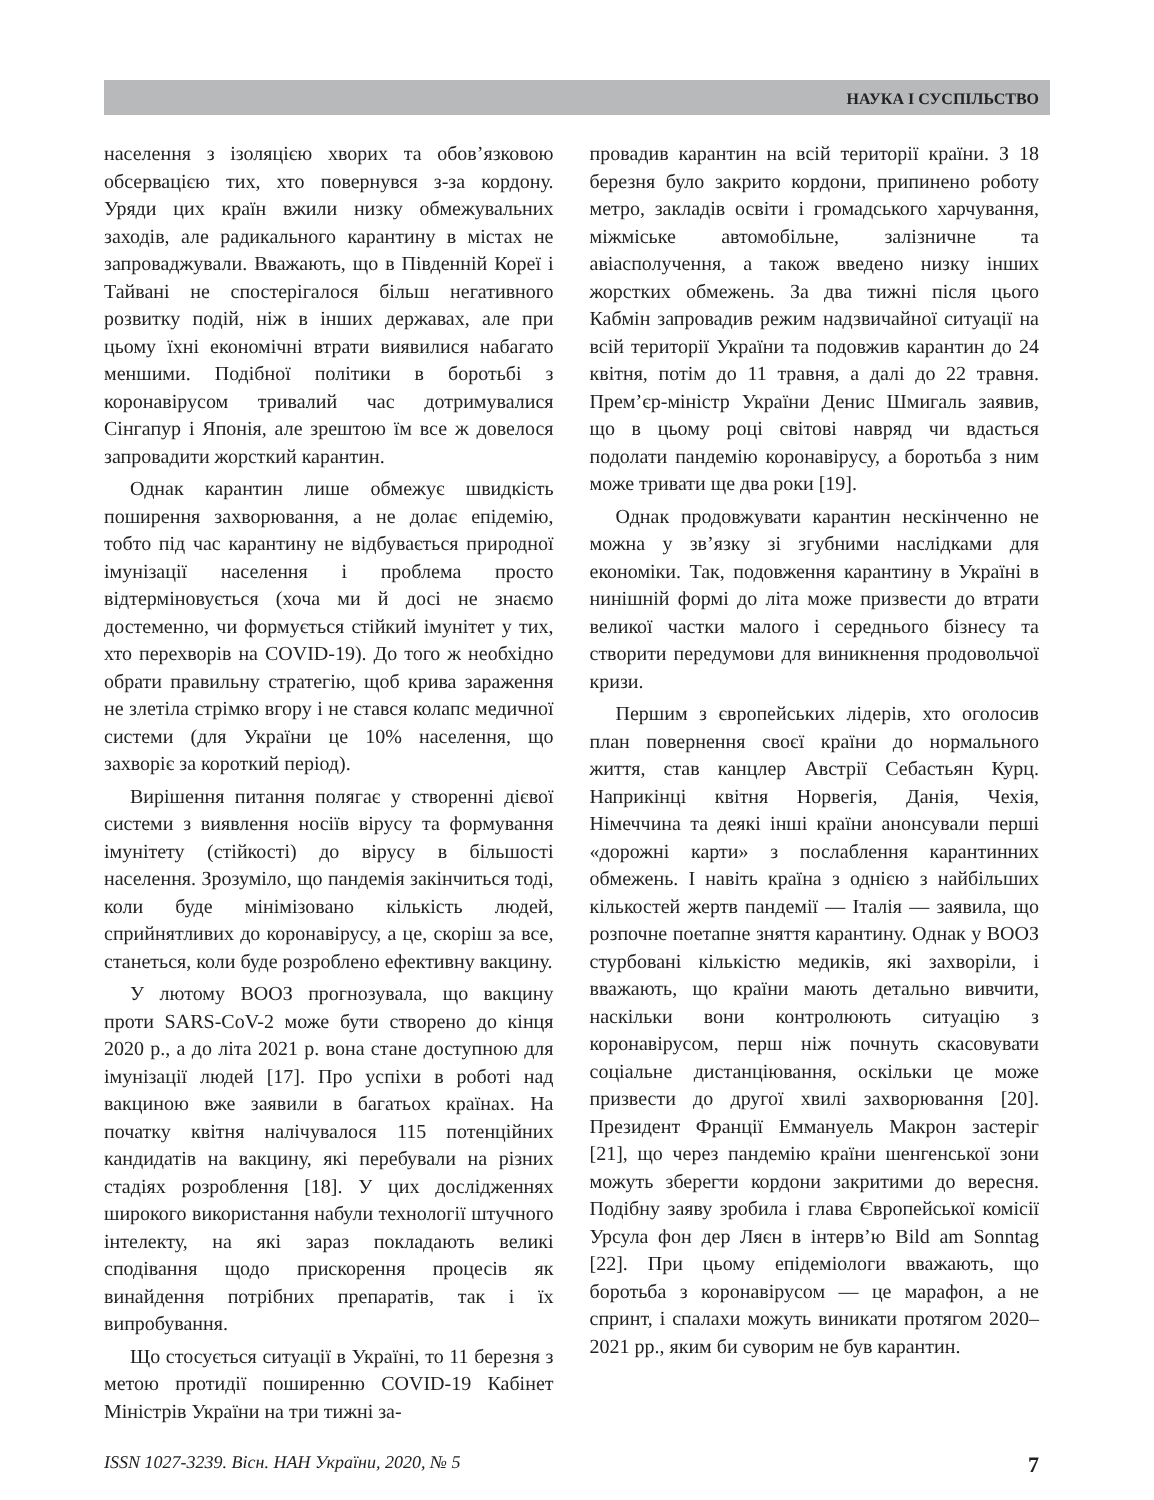НАУКА І СУСПІЛЬСТВО
населення з ізоляцією хворих та обов’язковою обсервацією тих, хто повернувся з-за кордону. Уряди цих країн вжили низку обмежувальних заходів, але радикального карантину в містах не запроваджували. Вважають, що в Південній Кореї і Тайвані не спостерігалося більш негативного розвитку подій, ніж в інших державах, але при цьому їхні економічні втрати виявилися набагато меншими. Подібної політики в боротьбі з коронавірусом тривалий час дотримувалися Сінгапур і Японія, але зрештою їм все ж довелося запровадити жорсткий карантин.
Однак карантин лише обмежує швидкість поширення захворювання, а не долає епідемію, тобто під час карантину не відбувається природної імунізації населення і проблема просто відтерміновується (хоча ми й досі не знаємо достеменно, чи формується стійкий імунітет у тих, хто перехворів на COVID-19). До того ж необхідно обрати правильну стратегію, щоб крива зараження не злетіла стрімко вгору і не стався колапс медичної системи (для України це 10% населення, що захворіє за короткий період).
Вирішення питання полягає у створенні дієвої системи з виявлення носіїв вірусу та формування імунітету (стійкості) до вірусу в більшості населення. Зрозуміло, що пандемія закінчиться тоді, коли буде мінімізовано кількість людей, сприйнятливих до коронавірусу, а це, скоріш за все, станеться, коли буде розроблено ефективну вакцину.
У лютому ВООЗ прогнозувала, що вакцину проти SARS-CoV-2 може бути створено до кінця 2020 р., а до літа 2021 р. вона стане доступною для імунізації людей [17]. Про успіхи в роботі над вакциною вже заявили в багатьох країнах. На початку квітня налічувалося 115 потенційних кандидатів на вакцину, які перебували на різних стадіях розроблення [18]. У цих дослідженнях широкого використання набули технології штучного інтелекту, на які зараз покладають великі сподівання щодо прискорення процесів як винайдення потрібних препаратів, так і їх випробування.
Що стосується ситуації в Україні, то 11 березня з метою протидії поширенню COVID-19 Кабінет Міністрів України на три тижні за-
провадив карантин на всій території країни. З 18 березня було закрито кордони, припинено роботу метро, закладів освіти і громадського харчування, міжміське автомобільне, залізничне та авіасполучення, а також введено низку інших жорстких обмежень. За два тижні після цього Кабмін запровадив режим надзвичайної ситуації на всій території України та подовжив карантин до 24 квітня, потім до 11 травня, а далі до 22 травня. Прем’єр-міністр України Денис Шмигаль заявив, що в цьому році світові навряд чи вдасться подолати пандемію коронавірусу, а боротьба з ним може тривати ще два роки [19].
Однак продовжувати карантин нескінченно не можна у зв’язку зі згубними наслідками для економіки. Так, подовження карантину в Україні в нинішній формі до літа може призвести до втрати великої частки малого і середнього бізнесу та створити передумови для виникнення продовольчої кризи.
Першим з європейських лідерів, хто оголосив план повернення своєї країни до нормального життя, став канцлер Австрії Себастьян Курц. Наприкінці квітня Норвегія, Данія, Чехія, Німеччина та деякі інші країни анонсували перші «дорожні карти» з послаблення карантинних обмежень. І навіть країна з однією з найбільших кількостей жертв пандемії — Італія — заявила, що розпочне поетапне зняття карантину. Однак у ВООЗ стурбовані кількістю медиків, які захворіли, і вважають, що країни мають детально вивчити, наскільки вони контролюють ситуацію з коронавірусом, перш ніж почнуть скасовувати соціальне дистанціювання, оскільки це може призвести до другої хвилі захворювання [20]. Президент Франції Еммануель Макрон застеріг [21], що через пандемію країни шенгенської зони можуть зберегти кордони закритими до вересня. Подібну заяву зробила і глава Європейської комісії Урсула фон дер Ляєн в інтерв’ю Bild am Sonntag [22]. При цьому епідеміологи вважають, що боротьба з коронавірусом — це марафон, а не спринт, і спалахи можуть виникати протягом 2020–2021 рр., яким би суворим не був карантин.
ISSN 1027-3239. Вісн. НАН України, 2020, № 5 7